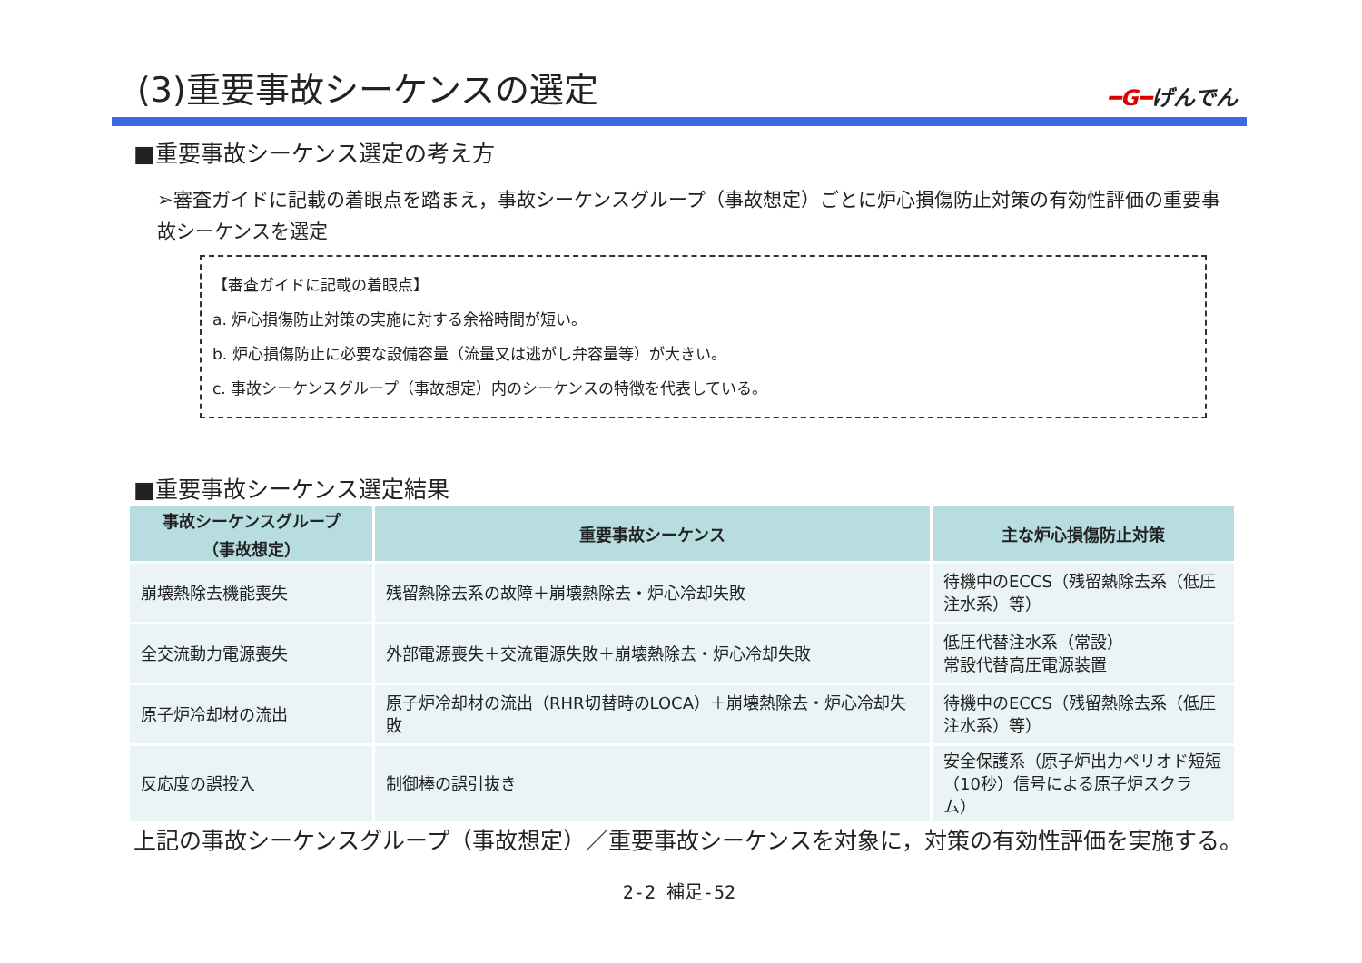(3)重要事故シーケンスの選定
━G━げんでん
■重要事故シーケンス選定の考え方
➢審査ガイドに記載の着眼点を踏まえ，事故シーケンスグループ（事故想定）ごとに炉心損傷防止対策の有効性評価の重要事故シーケンスを選定
【審査ガイドに記載の着眼点】
a. 炉心損傷防止対策の実施に対する余裕時間が短い。
b. 炉心損傷防止に必要な設備容量（流量又は逃がし弁容量等）が大きい。
c. 事故シーケンスグループ（事故想定）内のシーケンスの特徴を代表している。
■重要事故シーケンス選定結果
| 事故シーケンスグループ （事故想定） | 重要事故シーケンス | 主な炉心損傷防止対策 |
| --- | --- | --- |
| 崩壊熱除去機能喪失 | 残留熱除去系の故障＋崩壊熱除去・炉心冷却失敗 | 待機中のECCS（残留熱除去系（低圧注水系）等） |
| 全交流動力電源喪失 | 外部電源喪失＋交流電源失敗＋崩壊熱除去・炉心冷却失敗 | 低圧代替注水系（常設） 常設代替高圧電源装置 |
| 原子炉冷却材の流出 | 原子炉冷却材の流出（RHR切替時のLOCA）＋崩壊熱除去・炉心冷却失敗 | 待機中のECCS（残留熱除去系（低圧注水系）等） |
| 反応度の誤投入 | 制御棒の誤引抜き | 安全保護系（原子炉出力ペリオド短短（10秒）信号による原子炉スクラム） |
上記の事故シーケンスグループ（事故想定）／重要事故シーケンスを対象に，対策の有効性評価を実施する。
2-2 補足-52